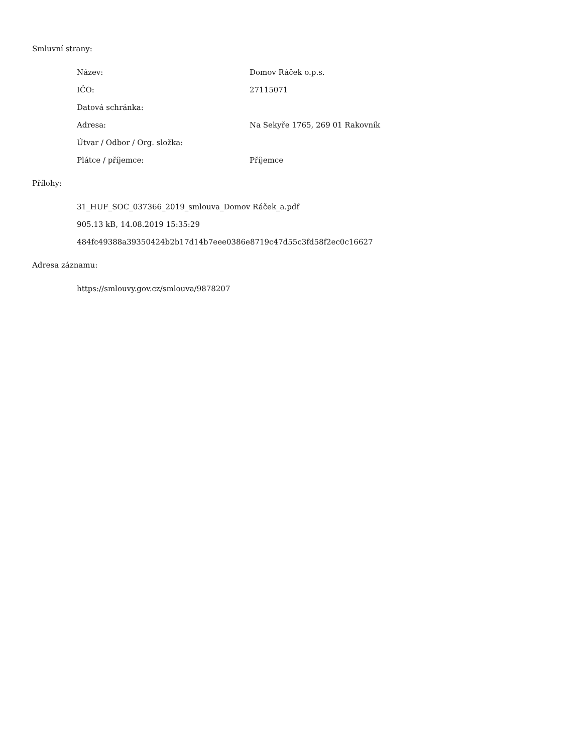Smluvní strany:
| Název: | Domov Ráček o.p.s. |
| IČO: | 27115071 |
| Datová schránka: | |
| Adresa: | Na Sekyře 1765, 269 01 Rakovník |
| Útvar / Odbor / Org. složka: | |
| Plátce / příjemce: | Příjemce |
Přílohy:
| 31_HUF_SOC_037366_2019_smlouva_Domov Ráček_a.pdf |
| 905.13 kB, 14.08.2019 15:35:29 |
| 484fc49388a39350424b2b17d14b7eee0386e8719c47d55c3fd58f2ec0c16627 |
Adresa záznamu:
| https://smlouvy.gov.cz/smlouva/9878207 |